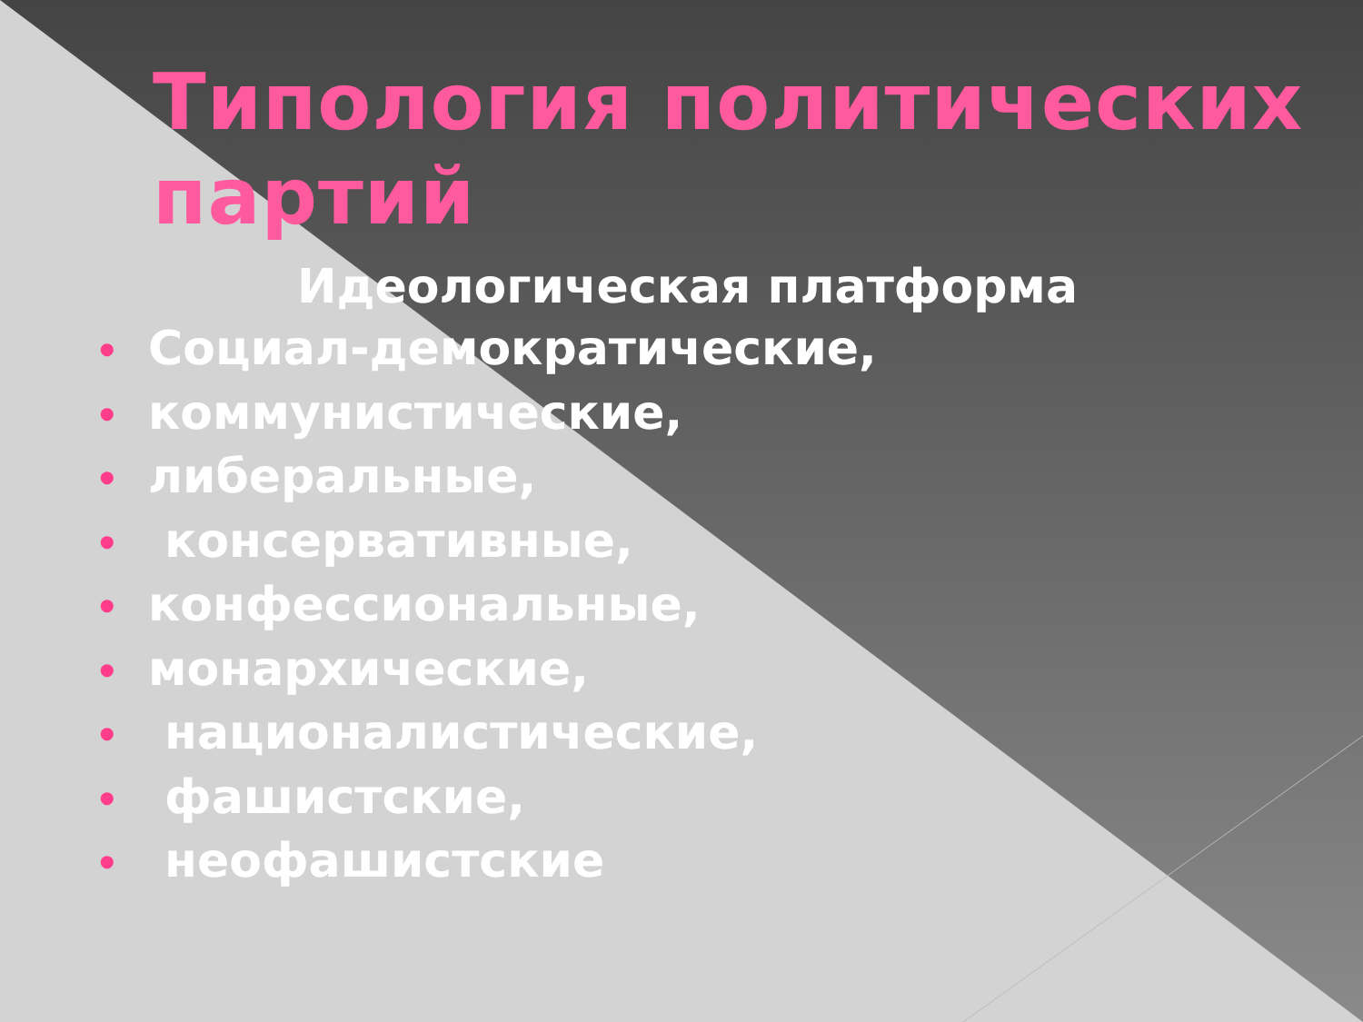Типология политических партий
Идеологическая платформа
• Социал-демократические,
• коммунистические,
• либеральные,
• консервативные,
• конфессиональные,
• монархические,
• националистические,
• фашистские,
• неофашистские